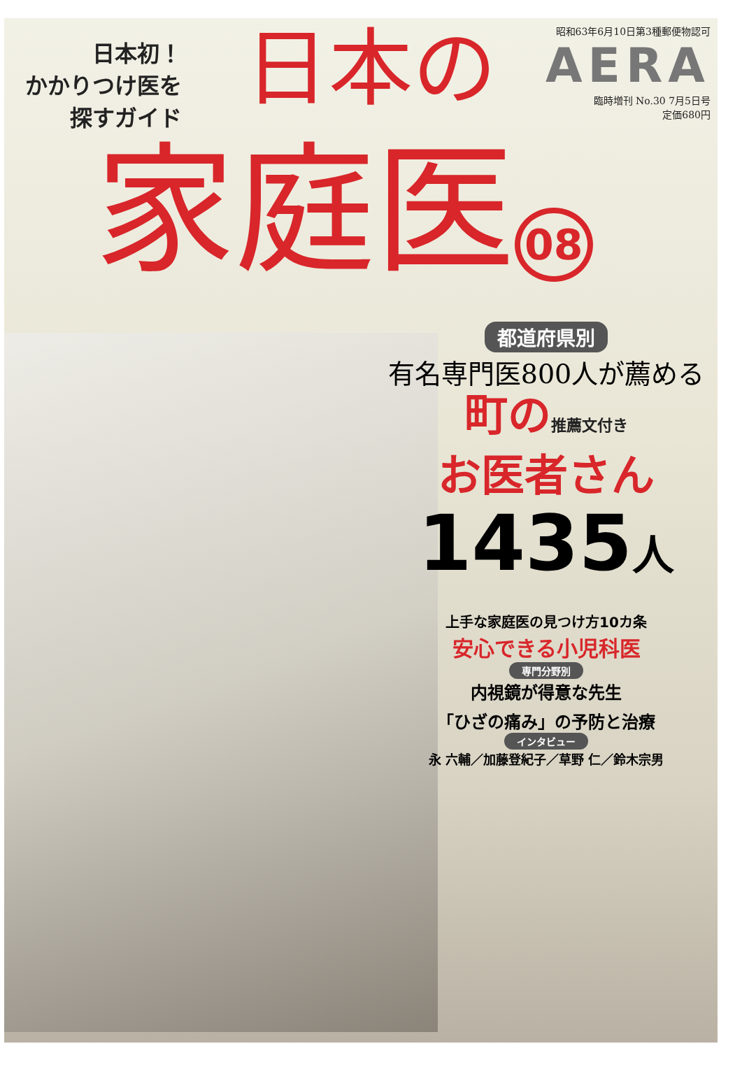日本初！
かかりつけ医を
探すガイド
日本の
昭和63年6月10日第3種郵便物認可
AERA
臨時増刊 No.30 7月5日号
定価680円
家庭医 08
都道府県別
有名専門医800人が薦める
町の推薦文付き
お医者さん
1435人
上手な家庭医の見つけ方10カ条
安心できる小児科医
専門分野別
内視鏡が得意な先生
「ひざの痛み」の予防と治療
インタビュー
永 六輔／加藤登紀子／草野 仁／鈴木宗男